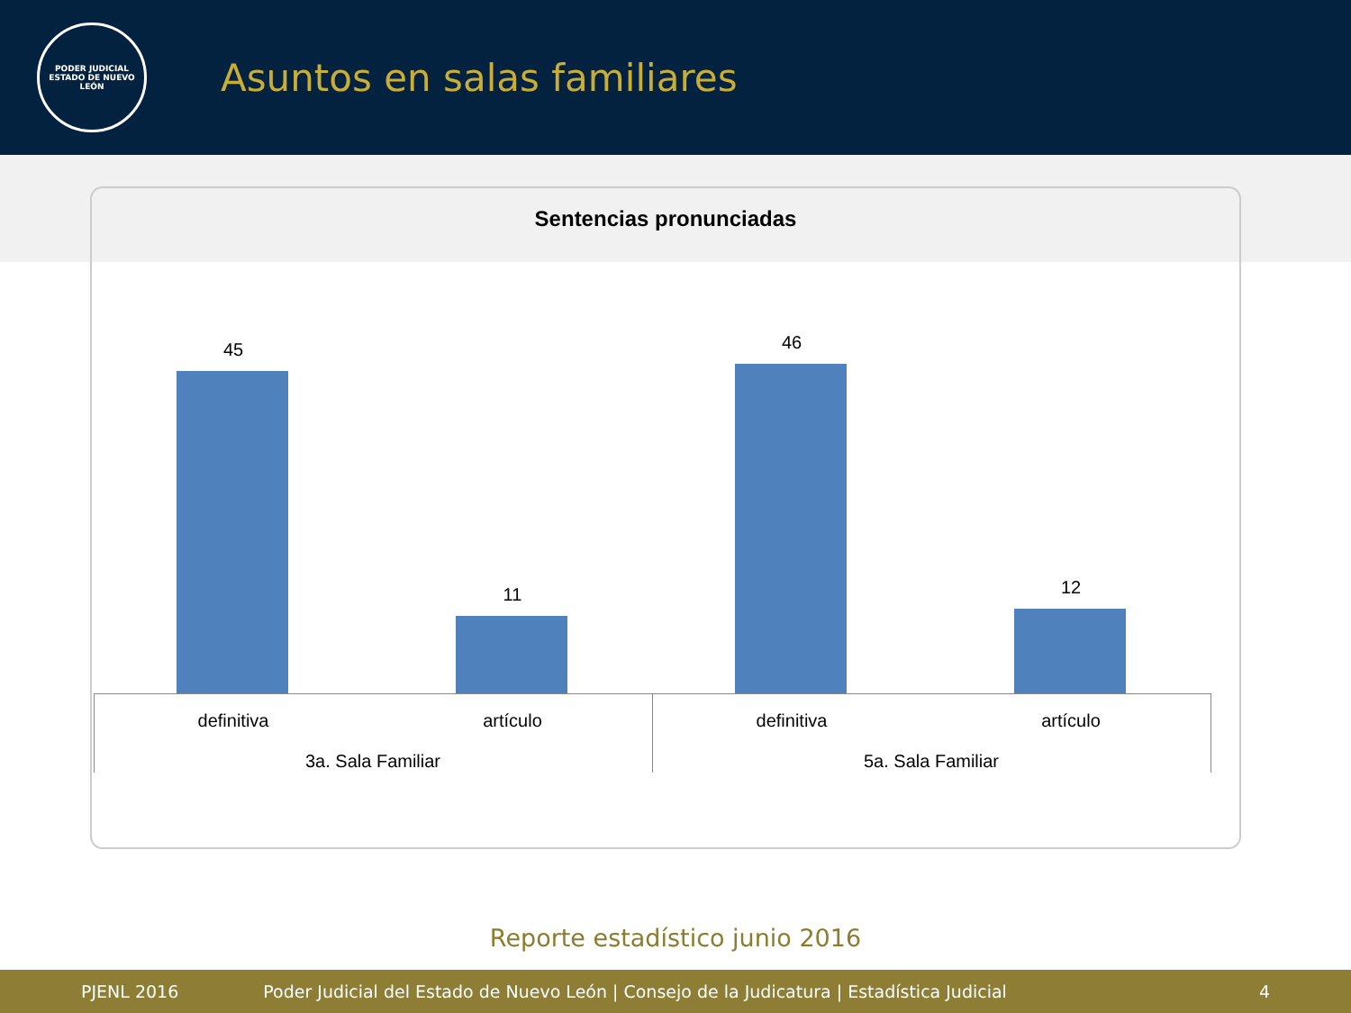PODER JUDICIAL
ESTADO DE NUEVO LEÓN
Asuntos en salas familiares
Sentencias pronunciadas
45
11
46
12
definitiva artículo definitiva artículo
3a. Sala Familiar
5a. Sala Familiar
Reporte estadístico junio 2016
PJENL 2016 Poder Judicial del Estado de Nuevo León | Consejo de la Judicatura | Estadística Judicial 4